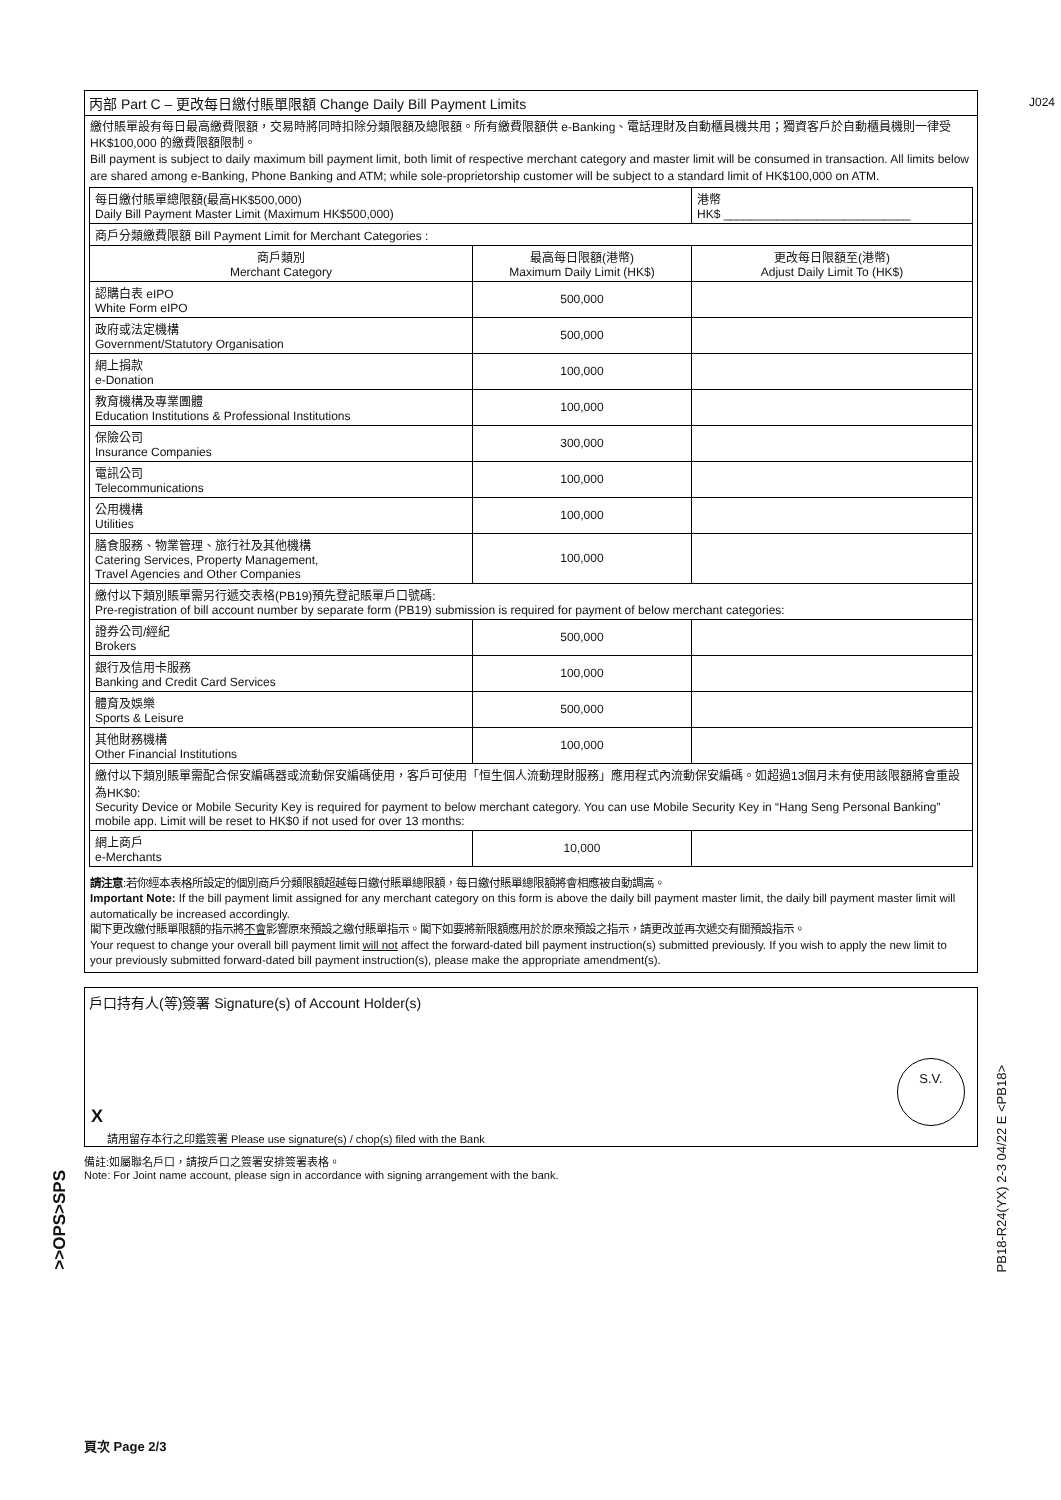J024
丙部 Part C – 更改每日繳付賬單限額 Change Daily Bill Payment Limits
繳付賬單設有每日最高繳費限額，交易時將同時扣除分類限額及總限額。所有繳費限額供 e-Banking、電話理財及自動櫃員機共用；獨資客戶於自動櫃員機則一律受 HK$100,000 的繳費限額限制。
Bill payment is subject to daily maximum bill payment limit, both limit of respective merchant category and master limit will be consumed in transaction. All limits below are shared among e-Banking, Phone Banking and ATM; while sole-proprietorship customer will be subject to a standard limit of HK$100,000 on ATM.
| 每日繳付賬單總限額(最高HK$500,000) Daily Bill Payment Master Limit (Maximum HK$500,000) | | 港幣 HK$ ____________________________ |
| 商戶分類繳費限額 Bill Payment Limit for Merchant Categories : | | |
| 商戶類別 Merchant Category | 最高每日限額(港幣) Maximum Daily Limit (HK$) | 更改每日限額至(港幣) Adjust Daily Limit To (HK$) |
| 認購白表 eIPO White Form eIPO | 500,000 | |
| 政府或法定機構 Government/Statutory Organisation | 500,000 | |
| 網上捐款 e-Donation | 100,000 | |
| 教育機構及專業團體 Education Institutions & Professional Institutions | 100,000 | |
| 保險公司 Insurance Companies | 300,000 | |
| 電訊公司 Telecommunications | 100,000 | |
| 公用機構 Utilities | 100,000 | |
| 膳食服務、物業管理、旅行社及其他機構 Catering Services, Property Management, Travel Agencies and Other Companies | 100,000 | |
| 繳付以下類別賬單需另行遞交表格(PB19)預先登記賬單戶口號碼: Pre-registration of bill account number by separate form (PB19) submission is required for payment of below merchant categories: | | |
| 證券公司/經紀 Brokers | 500,000 | |
| 銀行及信用卡服務 Banking and Credit Card Services | 100,000 | |
| 體育及娛樂 Sports & Leisure | 500,000 | |
| 其他財務機構 Other Financial Institutions | 100,000 | |
| 繳付以下類別賬單需配合保安編碼器或流動保安編碼使用，客戶可使用「恒生個人流動理財服務」應用程式內流動保安編碼。如超過13個月未有使用該限額將會重設為HK$0: Security Device or Mobile Security Key is required for payment to below merchant category. You can use Mobile Security Key in “Hang Seng Personal Banking” mobile app. Limit will be reset to HK$0 if not used for over 13 months: | | |
| 網上商戶 e-Merchants | 10,000 | |
請注意:若你經本表格所設定的個別商戶分類限額超越每日繳付賬單總限額，每日繳付賬單總限額將會相應被自動調高。
Important Note: If the bill payment limit assigned for any merchant category on this form is above the daily bill payment master limit, the daily bill payment master limit will automatically be increased accordingly.
閣下更改繳付賬單限額的指示將不會影響原來預設之繳付賬單指示。閣下如要將新限額應用於於原來預設之指示，請更改並再次遞交有關預設指示。
Your request to change your overall bill payment limit will not affect the forward-dated bill payment instruction(s) submitted previously. If you wish to apply the new limit to your previously submitted forward-dated bill payment instruction(s), please make the appropriate amendment(s).
戶口持有人(等)簽署 Signature(s) of Account Holder(s)
S.V.
X
請用留存本行之印鑑簽署 Please use signature(s) / chop(s) filed with the Bank
備註:如屬聯名戶口，請按戶口之簽署安排簽署表格。
Note: For Joint name account, please sign in accordance with signing arrangement with the bank.
>>OPS>SPS
PB18-R24(YX) 2-3 04/22 E <PB18>
頁次 Page 2/3